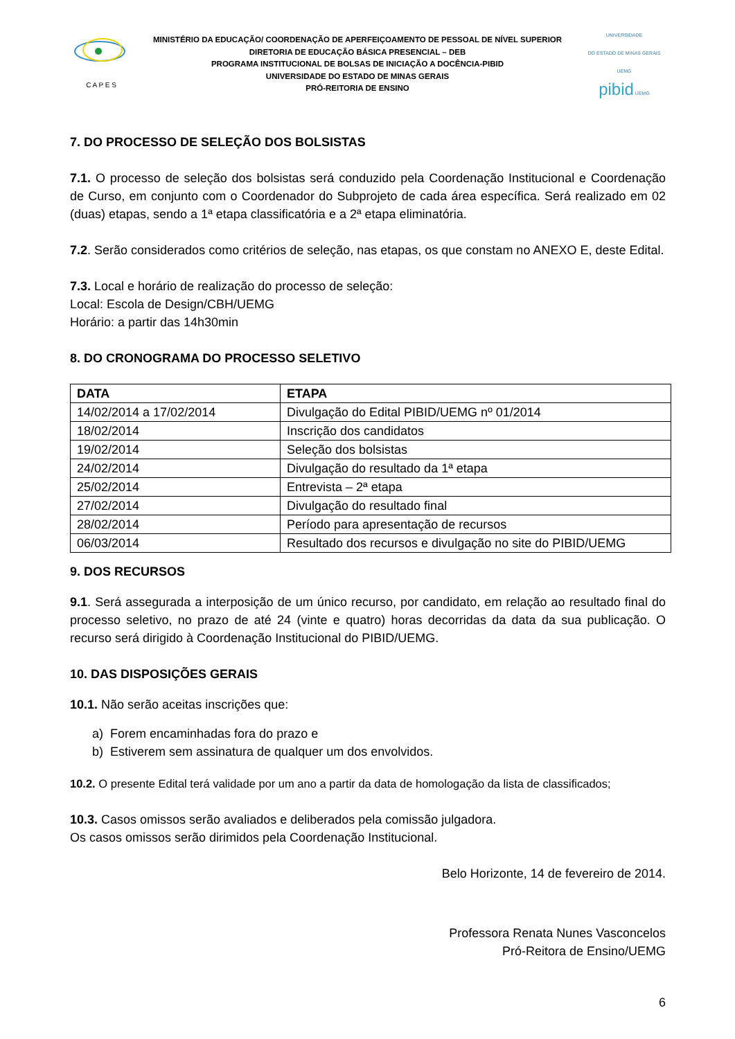C A P E S
MINISTÉRIO DA EDUCAÇÃO/ COORDENAÇÃO DE APERFEIÇOAMENTO DE PESSOAL DE NÍVEL SUPERIOR
DIRETORIA DE EDUCAÇÃO BÁSICA PRESENCIAL – DEB
PROGRAMA INSTITUCIONAL DE BOLSAS DE INICIAÇÃO A DOCÊNCIA-PIBID
UNIVERSIDADE DO ESTADO DE MINAS GERAIS
PRÓ-REITORIA DE ENSINO
UNIVERSIDADE
DO ESTADO DE MINAS GERAIS UEMG
pibid UEMG
7. DO PROCESSO DE SELEÇÃO DOS BOLSISTAS
7.1. O processo de seleção dos bolsistas será conduzido pela Coordenação Institucional e Coordenação de Curso, em conjunto com o Coordenador do Subprojeto de cada área específica. Será realizado em 02 (duas) etapas, sendo a 1ª etapa classificatória e a 2ª etapa eliminatória.
7.2. Serão considerados como critérios de seleção, nas etapas, os que constam no ANEXO E, deste Edital.
7.3. Local e horário de realização do processo de seleção:
Local: Escola de Design/CBH/UEMG
Horário: a partir das 14h30min
8. DO CRONOGRAMA DO PROCESSO SELETIVO
| DATA | ETAPA |
| --- | --- |
| 14/02/2014 a 17/02/2014 | Divulgação do Edital PIBID/UEMG nº 01/2014 |
| 18/02/2014 | Inscrição dos candidatos |
| 19/02/2014 | Seleção dos bolsistas |
| 24/02/2014 | Divulgação do resultado da 1ª etapa |
| 25/02/2014 | Entrevista – 2ª etapa |
| 27/02/2014 | Divulgação do resultado final |
| 28/02/2014 | Período para apresentação de recursos |
| 06/03/2014 | Resultado dos recursos e divulgação no site do PIBID/UEMG |
9. DOS RECURSOS
9.1. Será assegurada a interposição de um único recurso, por candidato, em relação ao resultado final do processo seletivo, no prazo de até 24 (vinte e quatro) horas decorridas da data da sua publicação. O recurso será dirigido à Coordenação Institucional do PIBID/UEMG.
10. DAS DISPOSIÇÕES GERAIS
10.1. Não serão aceitas inscrições que:
a) Forem encaminhadas fora do prazo e
b) Estiverem sem assinatura de qualquer um dos envolvidos.
10.2. O presente Edital terá validade por um ano a partir da data de homologação da lista de classificados;
10.3. Casos omissos serão avaliados e deliberados pela comissão julgadora.
Os casos omissos serão dirimidos pela Coordenação Institucional.
Belo Horizonte, 14 de fevereiro de 2014.
Professora Renata Nunes Vasconcelos
Pró-Reitora de Ensino/UEMG
6